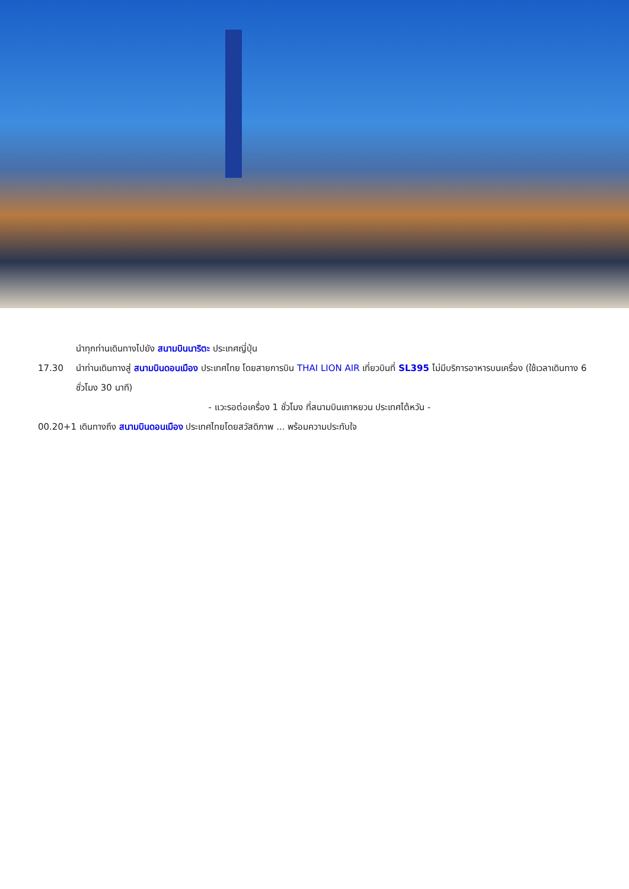นำทุกท่านเดินทางไปยัง สนามบินนาริตะ ประเทศญี่ปุ่น
17.30 นำท่านเดินทางสู่ สนามบินดอนเมือง ประเทศไทย โดยสายการบิน THAI LION AIR เที่ยวบินที่ SL395 ไม่มีบริการอาหารบนเครื่อง (ใช้เวลาเดินทาง 6 ชั่วโมง 30 นาที)
- แวะรอต่อเครื่อง 1 ชั่วโมง ที่สนามบินเถาหยวน ประเทศไต้หวัน -
00.20+1 เดินทางถึง สนามบินดอนเมือง ประเทศไทยโดยสวัสดิภาพ ... พร้อมความประทับใจ